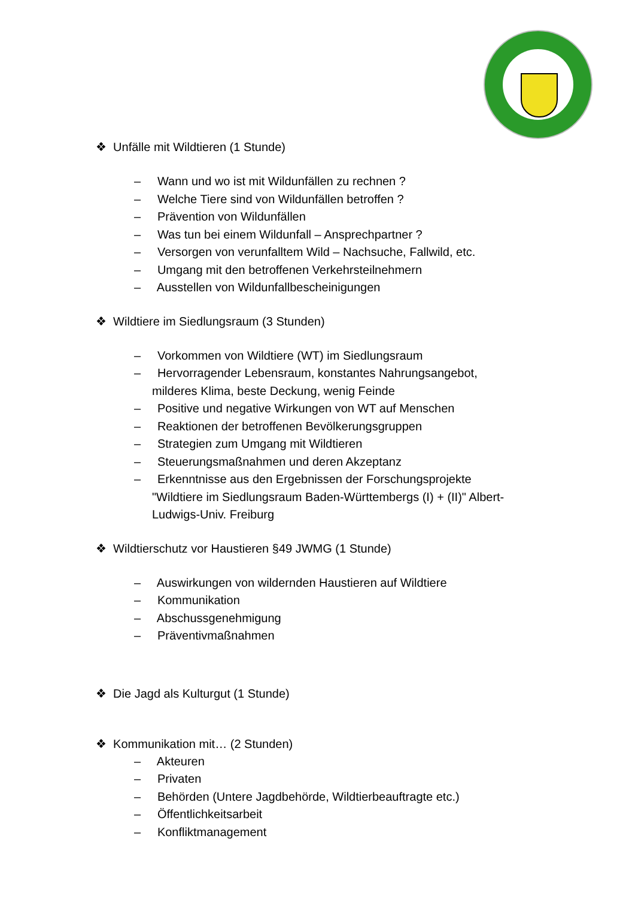❖ Unfälle mit Wildtieren (1 Stunde)
– Wann und wo ist mit Wildunfällen zu rechnen ?
– Welche Tiere sind von Wildunfällen betroffen ?
– Prävention von Wildunfällen
– Was tun bei einem Wildunfall – Ansprechpartner ?
– Versorgen von verunfalltem Wild – Nachsuche, Fallwild, etc.
– Umgang mit den betroffenen Verkehrsteilnehmern
– Ausstellen von Wildunfallbescheinigungen
❖ Wildtiere im Siedlungsraum (3 Stunden)
– Vorkommen von Wildtiere (WT) im Siedlungsraum
– Hervorragender Lebensraum, konstantes Nahrungsangebot, milderes Klima, beste Deckung, wenig Feinde
– Positive und negative Wirkungen von WT auf Menschen
– Reaktionen der betroffenen Bevölkerungsgruppen
– Strategien zum Umgang mit Wildtieren
– Steuerungsmaßnahmen und deren Akzeptanz
– Erkenntnisse aus den Ergebnissen der Forschungsprojekte "Wildtiere im Siedlungsraum Baden-Württembergs (I) + (II)" Albert-Ludwigs-Univ. Freiburg
❖ Wildtierschutz vor Haustieren §49 JWMG (1 Stunde)
– Auswirkungen von wildernden Haustieren auf Wildtiere
– Kommunikation
– Abschussgenehmigung
– Präventivmaßnahmen
❖ Die Jagd als Kulturgut (1 Stunde)
❖ Kommunikation mit… (2 Stunden)
– Akteuren
– Privaten
– Behörden (Untere Jagdbehörde, Wildtierbeauftragte etc.)
– Öffentlichkeitsarbeit
– Konfliktmanagement